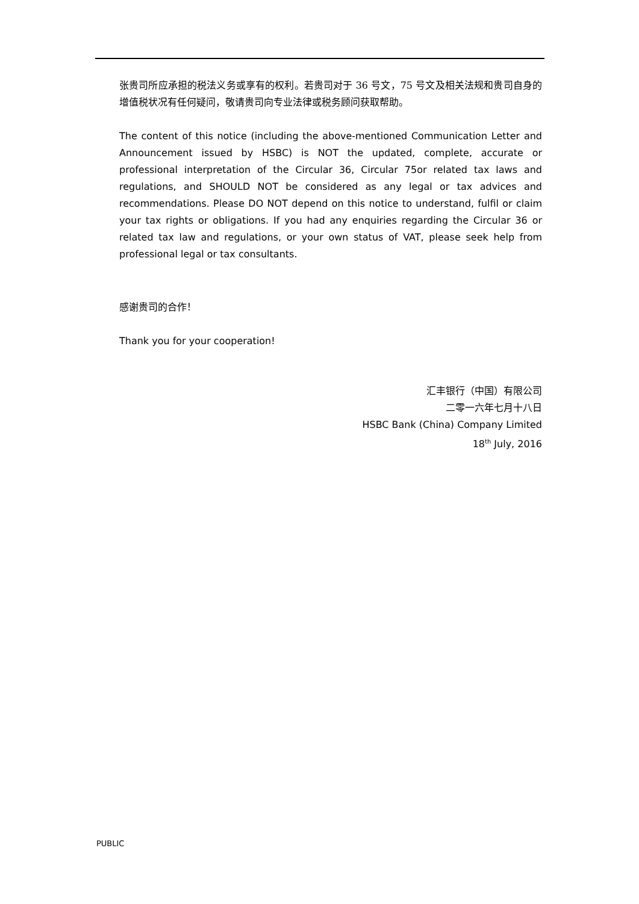张贵司所应承担的税法义务或享有的权利。若贵司对于 36 号文，75 号文及相关法规和贵司自身的增值税状况有任何疑问，敬请贵司向专业法律或税务顾问获取帮助。
The content of this notice (including the above-mentioned Communication Letter and Announcement issued by HSBC) is NOT the updated, complete, accurate or professional interpretation of the Circular 36, Circular 75or related tax laws and regulations, and SHOULD NOT be considered as any legal or tax advices and recommendations. Please DO NOT depend on this notice to understand, fulfil or claim your tax rights or obligations. If you had any enquiries regarding the Circular 36 or related tax law and regulations, or your own status of VAT, please seek help from professional legal or tax consultants.
感谢贵司的合作！
Thank you for your cooperation!
汇丰银行（中国）有限公司
二零一六年七月十八日
HSBC Bank (China) Company Limited
18<sup>th</sup> July, 2016
PUBLIC